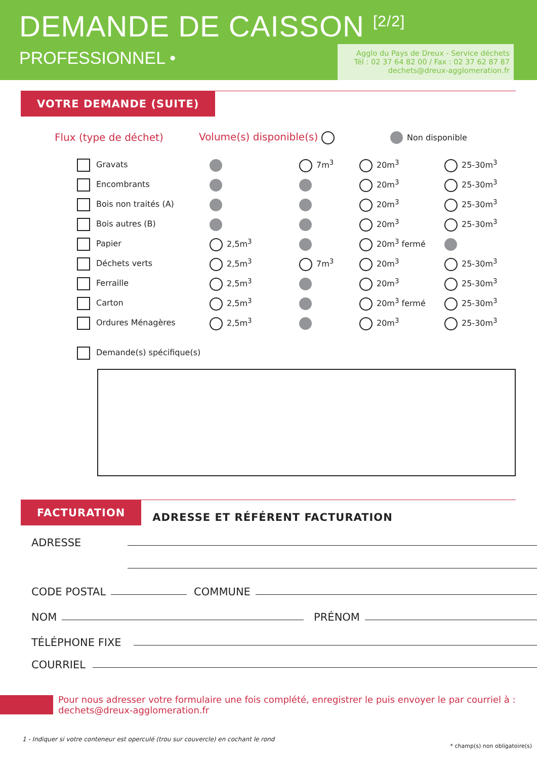DEMANDE DE CAISSON <sup>[2/2]</sup>
PROFESSIONNEL •
Agglo du Pays de Dreux - Service déchets
Tél : 02 37 64 82 00 / Fax : 02 37 62 87 87
dechets@dreux-agglomeration.fr
VOTRE DEMANDE (SUITE)
Flux (type de déchet) Volume(s) disponible(s) Non disponible
| Gravats | | 7m<sup>3</sup> | 20m<sup>3</sup> | 25-30m<sup>3</sup> |
| Encombrants | | | 20m<sup>3</sup> | 25-30m<sup>3</sup> |
| Bois non traités (A) | | | 20m<sup>3</sup> | 25-30m<sup>3</sup> |
| Bois autres (B) | | | 20m<sup>3</sup> | 25-30m<sup>3</sup> |
| Papier | 2,5m<sup>3</sup> | | 20m<sup>3</sup> fermé | |
| Déchets verts | 2,5m<sup>3</sup> | 7m<sup>3</sup> | 20m<sup>3</sup> | 25-30m<sup>3</sup> |
| Ferraille | 2,5m<sup>3</sup> | | 20m<sup>3</sup> | 25-30m<sup>3</sup> |
| Carton | 2,5m<sup>3</sup> | | 20m<sup>3</sup> fermé | 25-30m<sup>3</sup> |
| Ordures Ménagères | 2,5m<sup>3</sup> | | 20m<sup>3</sup> | 25-30m<sup>3</sup> |
Demande(s) spécifique(s)
FACTURATION
ADRESSE ET RÉFÉRENT FACTURATION
ADRESSE
CODE POSTAL COMMUNE
NOM PRÉNOM
TÉLÉPHONE FIXE
COURRIEL
Pour nous adresser votre formulaire une fois complété, enregistrer le puis envoyer le par courriel à :
dechets@dreux-agglomeration.fr
1 - Indiquer si votre conteneur est operculé (trou sur couvercle) en cochant le rond
* champ(s) non obligatoire(s)